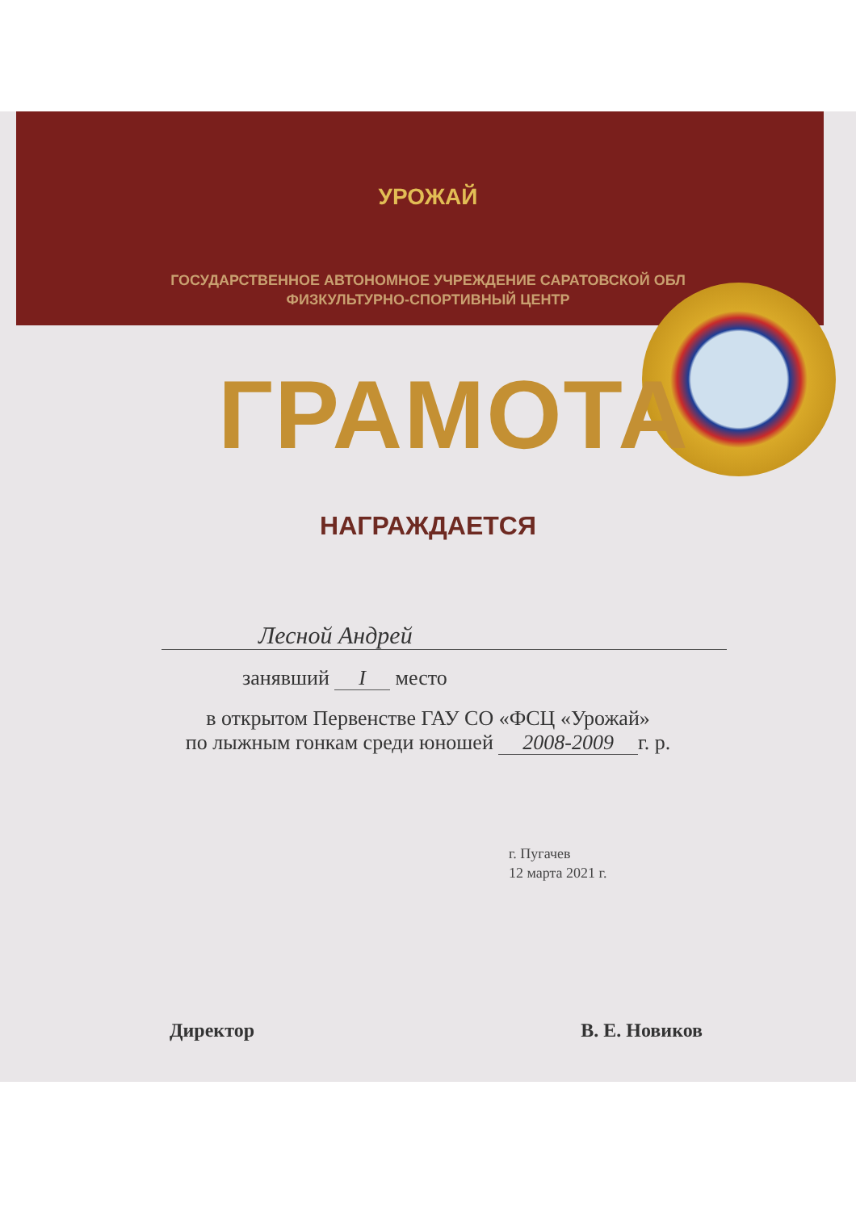УРОЖАЙ
ГОСУДАРСТВЕННОЕ АВТОНОМНОЕ УЧРЕЖДЕНИЕ САРАТОВСКОЙ ОБЛ
ФИЗКУЛЬТУРНО-СПОРТИВНЫЙ ЦЕНТР
ГРАМОТА
НАГРАЖДАЕТСЯ
Лесной Андрей
занявший I место
в открытом Первенстве ГАУ СО «ФСЦ «Урожай»
по лыжным гонкам среди юношей 2008-2009 г. р.
г. Пугачев
12 марта 2021 г.
Директор В. Е. Новиков